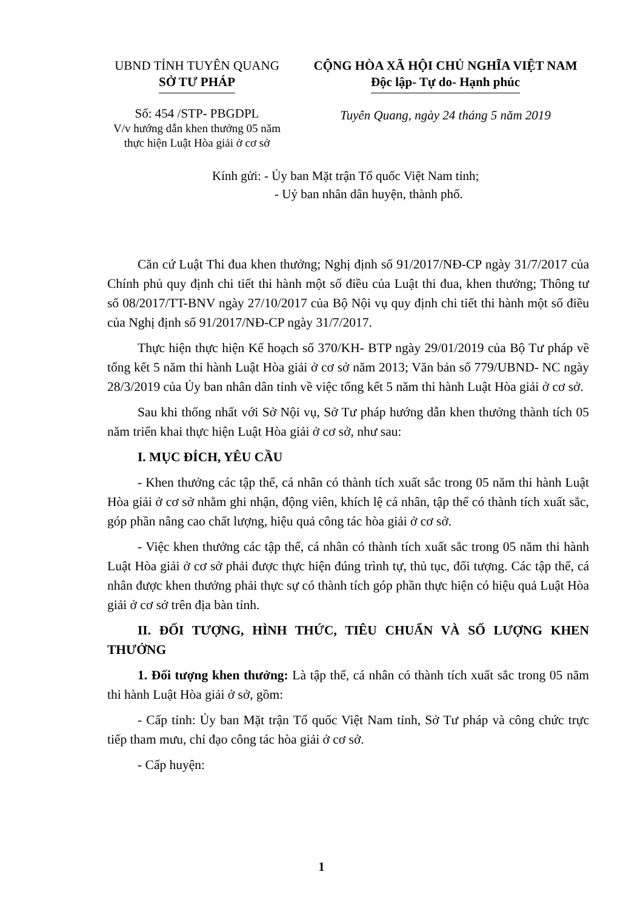UBND TỈNH TUYÊN QUANG
SỞ TƯ PHÁP
CỘNG HÒA XÃ HỘI CHỦ NGHĨA VIỆT NAM
Độc lập- Tự do- Hạnh phúc
Số: 454 /STP- PBGDPL
V/v hướng dẫn khen thưởng 05 năm thực hiện Luật Hòa giải ở cơ sở
Tuyên Quang, ngày 24 tháng 5 năm 2019
Kính gửi: - Ủy ban Mặt trận Tổ quốc Việt Nam tỉnh;
- Uỷ ban nhân dân huyện, thành phố.
Căn cứ Luật Thi đua khen thưởng; Nghị định số 91/2017/NĐ-CP ngày 31/7/2017 của Chính phủ quy định chi tiết thi hành một số điều của Luật thi đua, khen thưởng; Thông tư số 08/2017/TT-BNV ngày 27/10/2017 của Bộ Nội vụ quy định chi tiết thi hành một số điều của Nghị định số 91/2017/NĐ-CP ngày 31/7/2017.
Thực hiện thực hiện Kế hoạch số 370/KH- BTP ngày 29/01/2019 của Bộ Tư pháp về tổng kết 5 năm thi hành Luật Hòa giải ở cơ sở năm 2013; Văn bản số 779/UBND- NC ngày 28/3/2019 của Ủy ban nhân dân tỉnh về việc tổng kết 5 năm thi hành Luật Hòa giải ở cơ sở.
Sau khi thống nhất với Sở Nội vụ, Sở Tư pháp hướng dẫn khen thưởng thành tích 05 năm triển khai thực hiện Luật Hòa giải ở cơ sở, như sau:
I. MỤC ĐÍCH, YÊU CẦU
- Khen thưởng các tập thể, cá nhân có thành tích xuất sắc trong 05 năm thi hành Luật Hòa giải ở cơ sở nhằm ghi nhận, động viên, khích lệ cá nhân, tập thể có thành tích xuất sắc, góp phần nâng cao chất lượng, hiệu quả công tác hòa giải ở cơ sở.
- Việc khen thưởng các tập thể, cá nhân có thành tích xuất sắc trong 05 năm thi hành Luật Hòa giải ở cơ sở phải được thực hiện đúng trình tự, thủ tục, đối tượng. Các tập thể, cá nhân được khen thưởng phải thực sự có thành tích góp phần thực hiện có hiệu quả Luật Hòa giải ở cơ sở trên địa bàn tỉnh.
II. ĐỐI TƯỢNG, HÌNH THỨC, TIÊU CHUẨN VÀ SỐ LƯỢNG KHEN THƯỞNG
1. Đối tượng khen thưởng: Là tập thể, cá nhân có thành tích xuất sắc trong 05 năm thi hành Luật Hòa giải ở sở, gồm:
- Cấp tỉnh: Ủy ban Mặt trận Tổ quốc Việt Nam tỉnh, Sở Tư pháp và công chức trực tiếp tham mưu, chỉ đạo công tác hòa giải ở cơ sở.
- Cấp huyện:
1